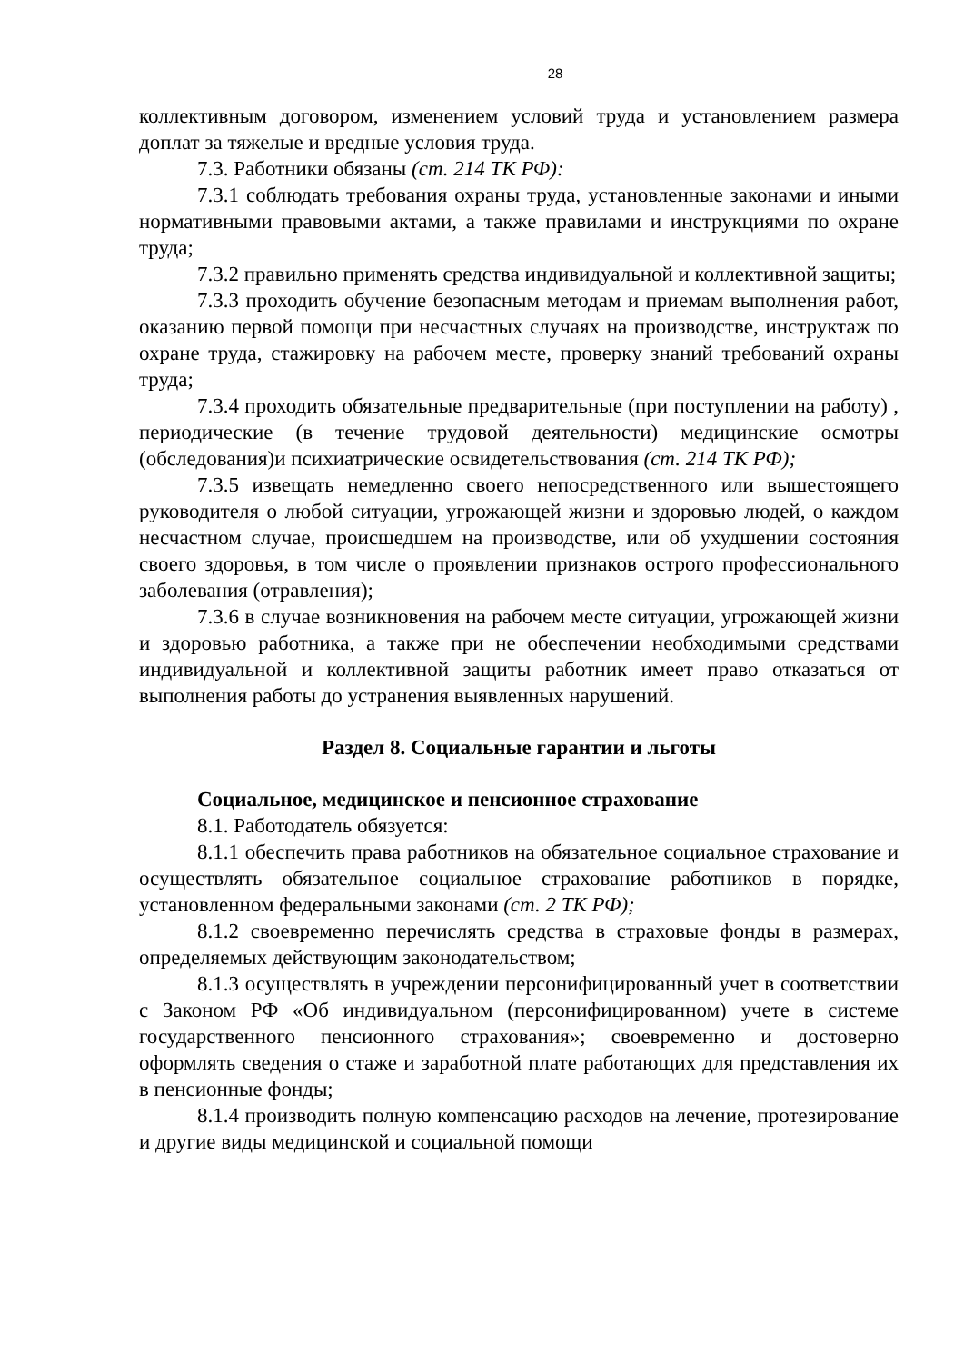28
коллективным договором, изменением условий труда и установлением размера доплат за тяжелые и вредные условия труда.
7.3. Работники обязаны (ст. 214 ТК РФ):
7.3.1 соблюдать требования охраны труда, установленные законами и иными нормативными правовыми актами, а также правилами и инструкциями по охране труда;
7.3.2 правильно применять средства индивидуальной и коллективной защиты;
7.3.3 проходить обучение безопасным методам и приемам выполнения работ, оказанию первой помощи при несчастных случаях на производстве, инструктаж по охране труда, стажировку на рабочем месте, проверку знаний требований охраны труда;
7.3.4 проходить обязательные предварительные (при поступлении на работу) , периодические (в течение трудовой деятельности) медицинские осмотры (обследования)и психиатрические освидетельствования (ст. 214 ТК РФ);
7.3.5 извещать немедленно своего непосредственного или вышестоящего руководителя о любой ситуации, угрожающей жизни и здоровью людей, о каждом несчастном случае, происшедшем на производстве, или об ухудшении состояния своего здоровья, в том числе о проявлении признаков острого профессионального заболевания (отравления);
7.3.6 в случае возникновения на рабочем месте ситуации, угрожающей жизни и здоровью работника, а также при не обеспечении необходимыми средствами индивидуальной и коллективной защиты работник имеет право отказаться от выполнения работы до устранения выявленных нарушений.
Раздел 8. Социальные гарантии и льготы
Социальное, медицинское и пенсионное страхование
8.1. Работодатель обязуется:
8.1.1 обеспечить права работников на обязательное социальное страхование и осуществлять обязательное социальное страхование работников в порядке, установленном федеральными законами (ст. 2 ТК РФ);
8.1.2 своевременно перечислять средства в страховые фонды в размерах, определяемых действующим законодательством;
8.1.3 осуществлять в учреждении персонифицированный учет в соответствии с Законом РФ «Об индивидуальном (персонифицированном) учете в системе государственного пенсионного страхования»; своевременно и достоверно оформлять сведения о стаже и заработной плате работающих для представления их в пенсионные фонды;
8.1.4 производить полную компенсацию расходов на лечение, протезирование и другие виды медицинской и социальной помощи